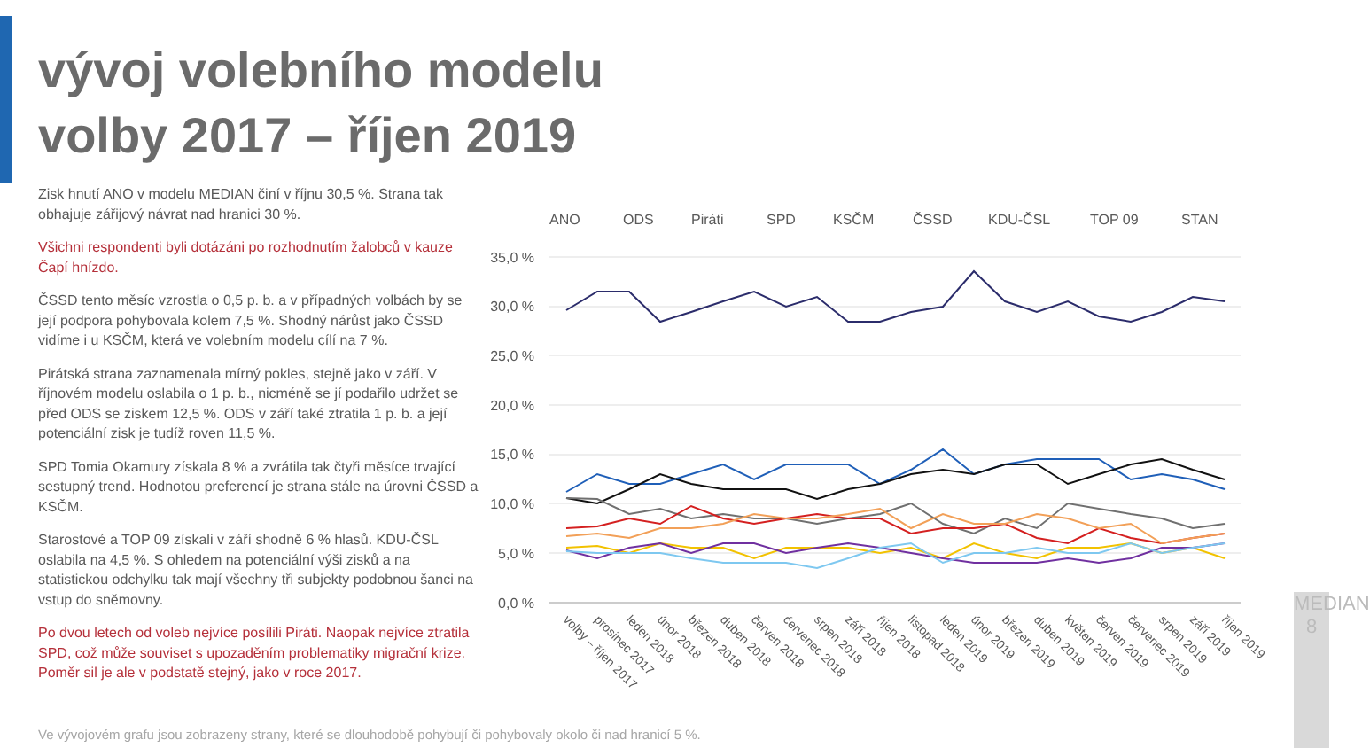vývoj volebního modelu
volby 2017 – říjen 2019
Zisk hnutí ANO v modelu MEDIAN činí v říjnu 30,5 %. Strana tak obhajuje zářijový návrat nad hranici 30 %.
Všichni respondenti byli dotázáni po rozhodnutím žalobců v kauze Čapí hnízdo.
ČSSD tento měsíc vzrostla o 0,5 p. b. a v případných volbách by se její podpora pohybovala kolem 7,5 %. Shodný nárůst jako ČSSD vidíme i u KSČM, která ve volebním modelu cílí na 7 %.
Pirátská strana zaznamenala mírný pokles, stejně jako v září. V říjnovém modelu oslabila o 1 p. b., nicméně se jí podařilo udržet se před ODS se ziskem 12,5 %. ODS v září také ztratila 1 p. b. a její potenciální zisk je tudíž roven 11,5 %.
SPD Tomia Okamury získala 8 % a zvrátila tak čtyři měsíce trvající sestupný trend. Hodnotou preferencí je strana stále na úrovni ČSSD a KSČM.
Starostové a TOP 09 získali v září shodně 6 % hlasů. KDU-ČSL oslabila na 4,5 %. S ohledem na potenciální výši zisků a na statistickou odchylku tak mají všechny tři subjekty podobnou šanci na vstup do sněmovny.
Po dvou letech od voleb nejvíce posílili Piráti. Naopak nejvíce ztratila SPD, což může souviset s upozaděním problematiky migrační krize. Poměr sil je ale v podstatě stejný, jako v roce 2017.
ANO
ODS
Piráti
SPD
KSČM
ČSSD
KDU-ČSL
TOP 09
STAN
35,0 %
30,0 %
25,0 %
20,0 %
15,0 %
10,0 %
5,0 %
0,0 %
volby – říjen 2017
prosinec 2017
leden 2018
únor 2018
březen 2018
duben 2018
červen 2018
červenec 2018
srpen 2018
září 2018
říjen 2018
listopad 2018
leden 2019
únor 2019
březen 2019
duben 2019
květen 2019
červen 2019
červenec 2019
srpen 2019
září 2019
říjen 2019
Ve vývojovém grafu jsou zobrazeny strany, které se dlouhodobě pohybují či pohybovaly okolo či nad hranicí 5 %.
MEDIAN 8